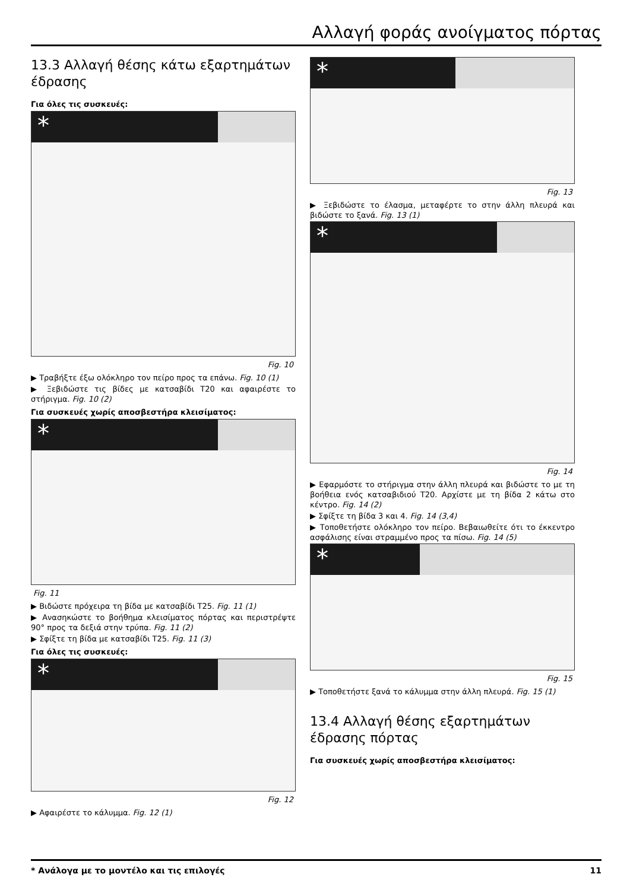Αλλαγή φοράς ανοίγματος πόρτας
13.3 Αλλαγή θέσης κάτω εξαρτημάτων έδρασης
Για όλες τις συσκευές:
*
Fig. 10
▶ Τραβήξτε έξω ολόκληρο τον πείρο προς τα επάνω. Fig. 10 (1)
▶ Ξεβιδώστε τις βίδες με κατσαβίδι T20 και αφαιρέστε το στήριγμα. Fig. 10 (2)
Για συσκευές χωρίς αποσβεστήρα κλεισίματος:
*
Fig. 11
▶ Βιδώστε πρόχειρα τη βίδα με κατσαβίδι T25. Fig. 11 (1)
▶ Ανασηκώστε το βοήθημα κλεισίματος πόρτας και περιστρέψτε 90° προς τα δεξιά στην τρύπα. Fig. 11 (2)
▶ Σφίξτε τη βίδα με κατσαβίδι T25. Fig. 11 (3)
Για όλες τις συσκευές:
*
Fig. 12
▶ Αφαιρέστε το κάλυμμα. Fig. 12 (1)
*
Fig. 13
▶ Ξεβιδώστε το έλασμα, μεταφέρτε το στην άλλη πλευρά και βιδώστε το ξανά. Fig. 13 (1)
*
Fig. 14
▶ Εφαρμόστε το στήριγμα στην άλλη πλευρά και βιδώστε το με τη βοήθεια ενός κατσαβιδιού T20. Αρχίστε με τη βίδα 2 κάτω στο κέντρο. Fig. 14 (2)
▶ Σφίξτε τη βίδα 3 και 4. Fig. 14 (3,4)
▶ Τοποθετήστε ολόκληρο τον πείρο. Βεβαιωθείτε ότι το έκκεντρο ασφάλισης είναι στραμμένο προς τα πίσω. Fig. 14 (5)
*
Fig. 15
▶ Τοποθετήστε ξανά το κάλυμμα στην άλλη πλευρά. Fig. 15 (1)
13.4 Αλλαγή θέσης εξαρτημάτων έδρασης πόρτας
Για συσκευές χωρίς αποσβεστήρα κλεισίματος:
* Ανάλογα με το μοντέλο και τις επιλογές 11